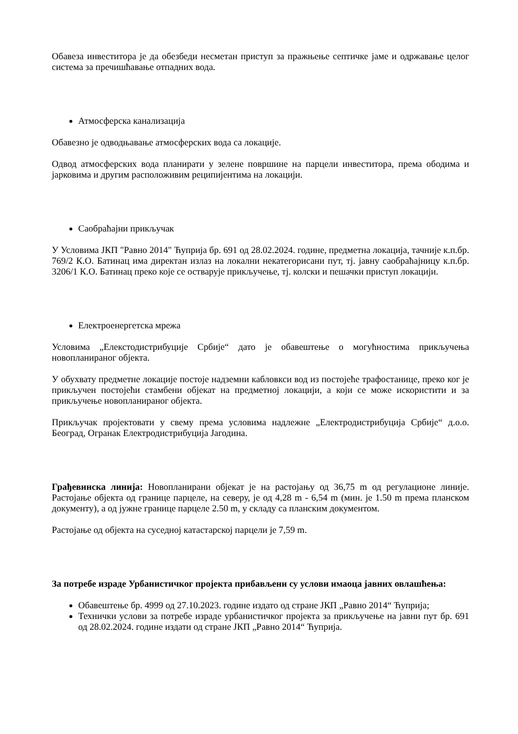Обавеза инвеститора је да обезбеди несметан приступ за пражњење септичке јаме и одржавање целог система за пречишћавање отпадних вода.
Атмосферска канализација
Обавезно је одводњавање атмосферских вода са локације.
Одвод атмосферских вода планирати у зелене површине на парцели инвеститора, према ободима и јарковима и другим расположивим реципијентима на локацији.
Саобраћајни прикључак
У Условима ЈКП "Равно 2014" Ћуприја бр. 691 од 28.02.2024. године, предметна локација, тачније к.п.бр. 769/2 К.О. Батинац има директан излаз на локални некатегорисани пут, тј. јавну саобраћајницу к.п.бр. 3206/1 К.О. Батинац преко које се остварује прикључење, тј. колски и пешачки приступ локацији.
Електроенергетска мрежа
Условима „Елекстодистрибуције Србије“ дато је обавештење о могућностима прикључења новопланираног објекта.
У обухвату предметне локације постоје надземни кабловкси вод из постојеће трафостанице, преко ког је прикључен постојећи стамбени објекат на предметној локацији, а који се може искористити и за прикључење новопланираног објекта.
Прикључак пројектовати у свему према условима надлежне „Електродистрибуција Србије“ д.о.о. Београд, Огранак Електродистрибуција Јагодина.
Грађевинска линија: Новопланирани објекат је на растојању од 36,75 m од регулационе линије. Растојање објекта од границе парцеле, на северу, је од 4,28 m - 6,54 m (мин. је 1.50 m према планском документу), а од јужне границе парцеле 2.50 m, у складу са планским документом.
Растојање од објекта на суседној катастарској парцели је 7,59 m.
За потребе израде Урбанистичког пројекта прибављени су услови имаоца јавних овлашћења:
Обавештење бр. 4999 од 27.10.2023. године издато од стране ЈКП „Равно 2014“ Ћуприја;
Технички услови за потребе израде урбанистичког пројекта за прикључење на јавни пут бр. 691 од 28.02.2024. године издати од стране ЈКП „Равно 2014“ Ћуприја.